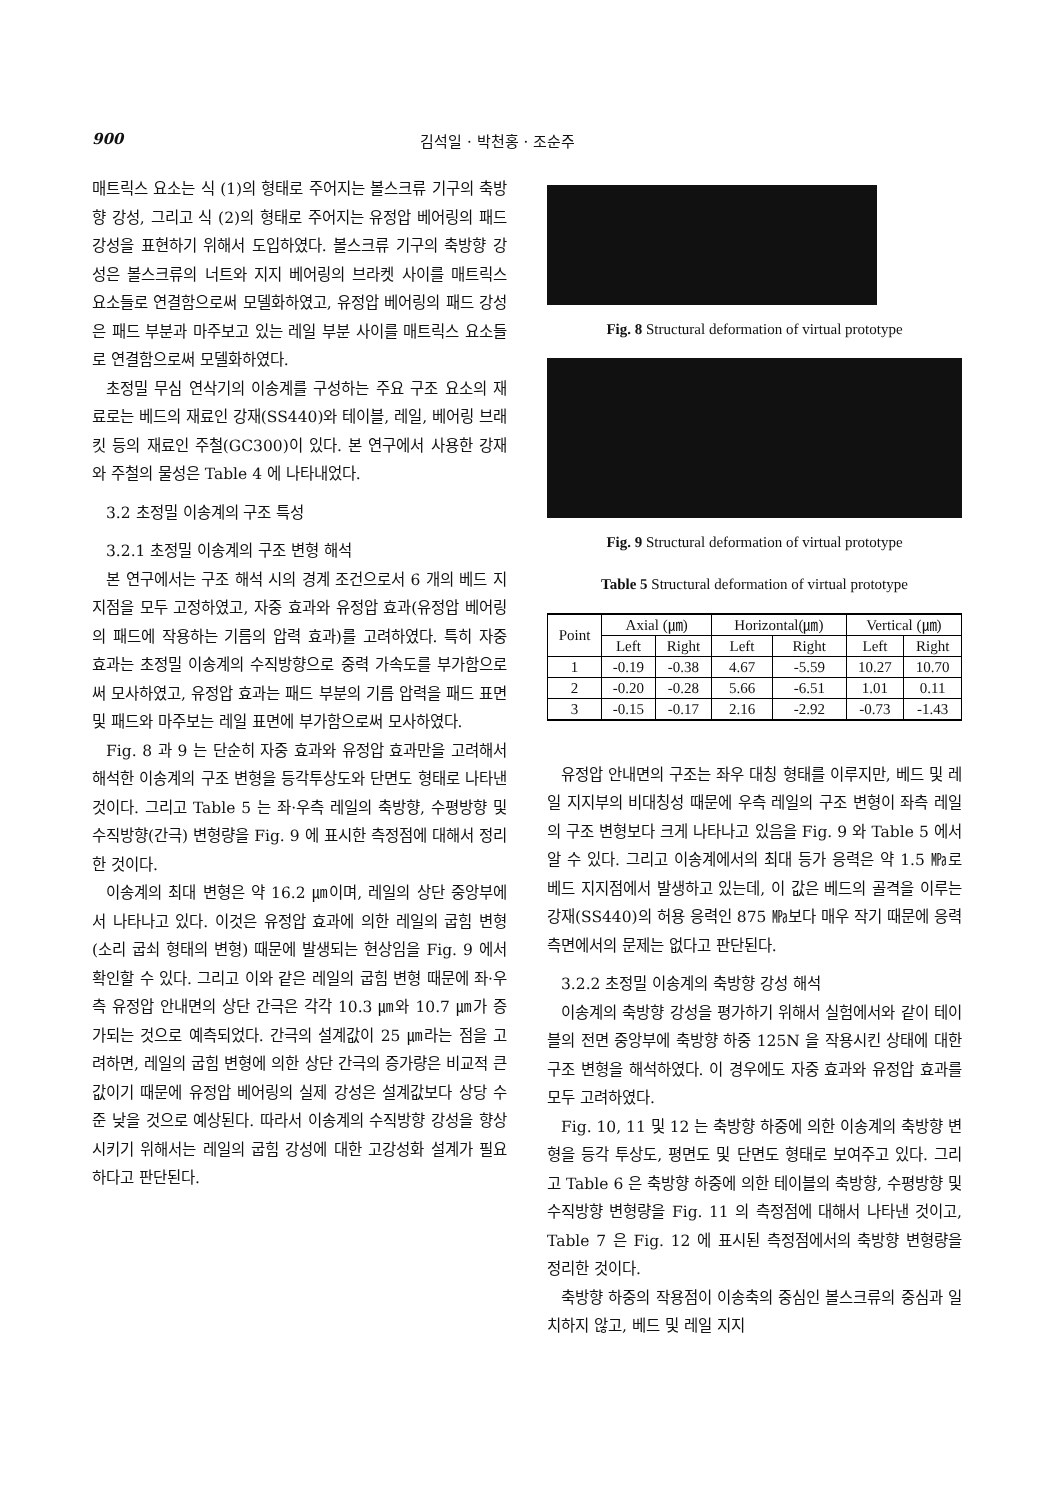900 김석일 · 박천홍 · 조순주
매트릭스 요소는 식 (1)의 형태로 주어지는 볼스크류 기구의 축방향 강성, 그리고 식 (2)의 형태로 주어지는 유정압 베어링의 패드 강성을 표현하기 위해서 도입하였다. 볼스크류 기구의 축방향 강성은 볼스크류의 너트와 지지 베어링의 브라켓 사이를 매트릭스 요소들로 연결함으로써 모델화하였고, 유정압 베어링의 패드 강성은 패드 부분과 마주보고 있는 레일 부분 사이를 매트릭스 요소들로 연결함으로써 모델화하였다.
초정밀 무심 연삭기의 이송계를 구성하는 주요 구조 요소의 재료로는 베드의 재료인 강재(SS440)와 테이블, 레일, 베어링 브래킷 등의 재료인 주철(GC300)이 있다. 본 연구에서 사용한 강재와 주철의 물성은 Table 4 에 나타내었다.
3.2 초정밀 이송계의 구조 특성
3.2.1 초정밀 이송계의 구조 변형 해석
본 연구에서는 구조 해석 시의 경계 조건으로서 6 개의 베드 지지점을 모두 고정하였고, 자중 효과와 유정압 효과(유정압 베어링의 패드에 작용하는 기름의 압력 효과)를 고려하였다. 특히 자중 효과는 초정밀 이송계의 수직방향으로 중력 가속도를 부가함으로써 모사하였고, 유정압 효과는 패드 부분의 기름 압력을 패드 표면 및 패드와 마주보는 레일 표면에 부가함으로써 모사하였다.
Fig. 8 과 9 는 단순히 자중 효과와 유정압 효과만을 고려해서 해석한 이송계의 구조 변형을 등각투상도와 단면도 형태로 나타낸 것이다. 그리고 Table 5 는 좌·우측 레일의 축방향, 수평방향 및 수직방향(간극) 변형량을 Fig. 9 에 표시한 측정점에 대해서 정리한 것이다.
이송계의 최대 변형은 약 16.2 ㎛이며, 레일의 상단 중앙부에서 나타나고 있다. 이것은 유정압 효과에 의한 레일의 굽힘 변형(소리 굽쇠 형태의 변형) 때문에 발생되는 현상임을 Fig. 9 에서 확인할 수 있다. 그리고 이와 같은 레일의 굽힘 변형 때문에 좌·우측 유정압 안내면의 상단 간극은 각각 10.3 ㎛와 10.7 ㎛가 증가되는 것으로 예측되었다. 간극의 설계값이 25 ㎛라는 점을 고려하면, 레일의 굽힘 변형에 의한 상단 간극의 증가량은 비교적 큰 값이기 때문에 유정압 베어링의 실제 강성은 설계값보다 상당 수준 낮을 것으로 예상된다. 따라서 이송계의 수직방향 강성을 향상시키기 위해서는 레일의 굽힘 강성에 대한 고강성화 설계가 필요하다고 판단된다.
Fig. 8 Structural deformation of virtual prototype
Fig. 9 Structural deformation of virtual prototype
Table 5 Structural deformation of virtual prototype
| Point | Axial (㎛) | | Horizontal(㎛) | | Vertical (㎛) | |
| --- | --- | --- | --- | --- | --- | --- |
| | Left | Right | Left | Right | Left | Right |
| 1 | -0.19 | -0.38 | 4.67 | -5.59 | 10.27 | 10.70 |
| 2 | -0.20 | -0.28 | 5.66 | -6.51 | 1.01 | 0.11 |
| 3 | -0.15 | -0.17 | 2.16 | -2.92 | -0.73 | -1.43 |
유정압 안내면의 구조는 좌우 대칭 형태를 이루지만, 베드 및 레일 지지부의 비대칭성 때문에 우측 레일의 구조 변형이 좌측 레일의 구조 변형보다 크게 나타나고 있음을 Fig. 9 와 Table 5 에서 알 수 있다. 그리고 이송계에서의 최대 등가 응력은 약 1.5 ㎫로 베드 지지점에서 발생하고 있는데, 이 값은 베드의 골격을 이루는 강재(SS440)의 허용 응력인 875 ㎫보다 매우 작기 때문에 응력 측면에서의 문제는 없다고 판단된다.
3.2.2 초정밀 이송계의 축방향 강성 해석
이송계의 축방향 강성을 평가하기 위해서 실험에서와 같이 테이블의 전면 중앙부에 축방향 하중 125N 을 작용시킨 상태에 대한 구조 변형을 해석하였다. 이 경우에도 자중 효과와 유정압 효과를 모두 고려하였다.
Fig. 10, 11 및 12 는 축방향 하중에 의한 이송계의 축방향 변형을 등각 투상도, 평면도 및 단면도 형태로 보여주고 있다. 그리고 Table 6 은 축방향 하중에 의한 테이블의 축방향, 수평방향 및 수직방향 변형량을 Fig. 11 의 측정점에 대해서 나타낸 것이고, Table 7 은 Fig. 12 에 표시된 측정점에서의 축방향 변형량을 정리한 것이다.
축방향 하중의 작용점이 이송축의 중심인 볼스크류의 중심과 일치하지 않고, 베드 및 레일 지지